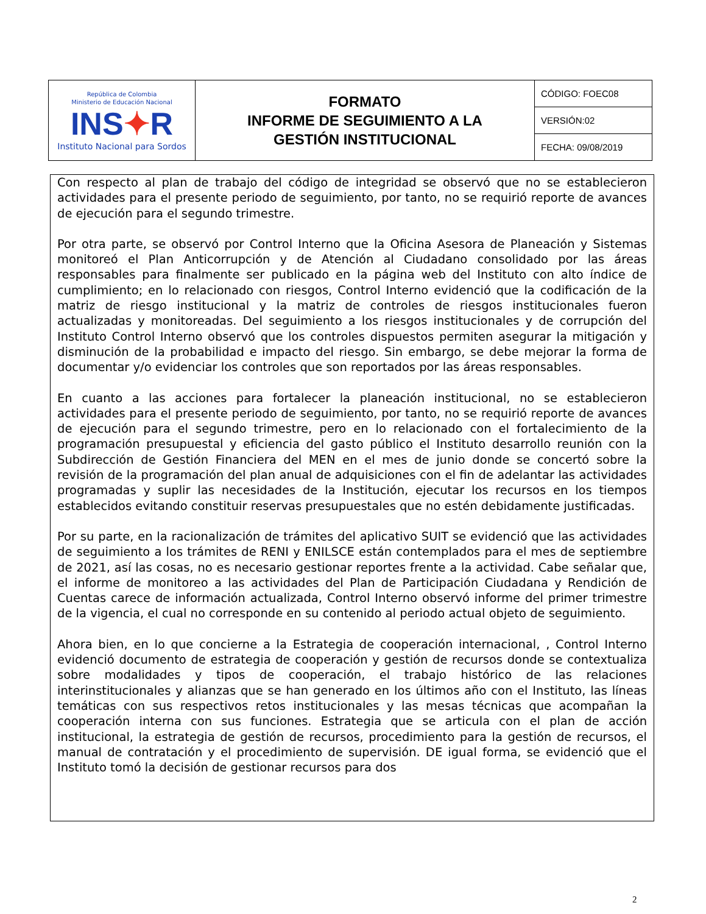| República de Colombia Ministerio de Educación Nacional INS ✦ R Instituto Nacional para Sordos | FORMATO INFORME DE SEGUIMIENTO A LA GESTIÓN INSTITUCIONAL | CÓDIGO: FOEC08 |
| | | VERSIÓN:02 |
| | | FECHA: 09/08/2019 |
Con respecto al plan de trabajo del código de integridad se observó que no se establecieron actividades para el presente periodo de seguimiento, por tanto, no se requirió reporte de avances de ejecución para el segundo trimestre.
Por otra parte, se observó por Control Interno que la Oficina Asesora de Planeación y Sistemas monitoreó el Plan Anticorrupción y de Atención al Ciudadano consolidado por las áreas responsables para finalmente ser publicado en la página web del Instituto con alto índice de cumplimiento; en lo relacionado con riesgos, Control Interno evidenció que la codificación de la matriz de riesgo institucional y la matriz de controles de riesgos institucionales fueron actualizadas y monitoreadas. Del seguimiento a los riesgos institucionales y de corrupción del Instituto Control Interno observó que los controles dispuestos permiten asegurar la mitigación y disminución de la probabilidad e impacto del riesgo. Sin embargo, se debe mejorar la forma de documentar y/o evidenciar los controles que son reportados por las áreas responsables.
En cuanto a las acciones para fortalecer la planeación institucional, no se establecieron actividades para el presente periodo de seguimiento, por tanto, no se requirió reporte de avances de ejecución para el segundo trimestre, pero en lo relacionado con el fortalecimiento de la programación presupuestal y eficiencia del gasto público el Instituto desarrollo reunión con la Subdirección de Gestión Financiera del MEN en el mes de junio donde se concertó sobre la revisión de la programación del plan anual de adquisiciones con el fin de adelantar las actividades programadas y suplir las necesidades de la Institución, ejecutar los recursos en los tiempos establecidos evitando constituir reservas presupuestales que no estén debidamente justificadas.
Por su parte, en la racionalización de trámites del aplicativo SUIT se evidenció que las actividades de seguimiento a los trámites de RENI y ENILSCE están contemplados para el mes de septiembre de 2021, así las cosas, no es necesario gestionar reportes frente a la actividad. Cabe señalar que, el informe de monitoreo a las actividades del Plan de Participación Ciudadana y Rendición de Cuentas carece de información actualizada, Control Interno observó informe del primer trimestre de la vigencia, el cual no corresponde en su contenido al periodo actual objeto de seguimiento.
Ahora bien, en lo que concierne a la Estrategia de cooperación internacional, , Control Interno evidenció documento de estrategia de cooperación y gestión de recursos donde se contextualiza sobre modalidades y tipos de cooperación, el trabajo histórico de las relaciones interinstitucionales y alianzas que se han generado en los últimos año con el Instituto, las líneas temáticas con sus respectivos retos institucionales y las mesas técnicas que acompañan la cooperación interna con sus funciones. Estrategia que se articula con el plan de acción institucional, la estrategia de gestión de recursos, procedimiento para la gestión de recursos, el manual de contratación y el procedimiento de supervisión. DE igual forma, se evidenció que el Instituto tomó la decisión de gestionar recursos para dos
2